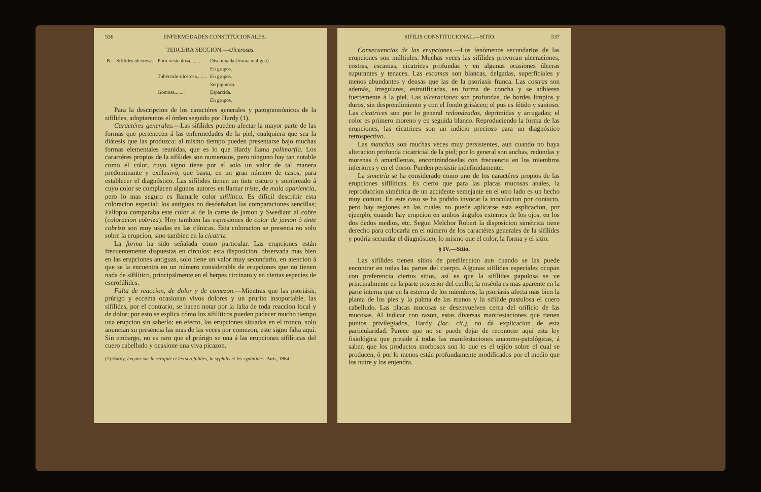536 ENFERMEDADES CONSTITUCIONALES.
TERCERA SECCION.—Ulcerosas.
| B.—Sifílides ulcerosas. | Puro-vesiculosa........ | Diseminada (forma maligna). |
| | | En grupos. |
| | Tubérculo-ulcerosa........ | En grupos. |
| | | Serpiginosa. |
| | Gomosa........ | Esparcida. |
| | | En grupos. |
Para la descripcion de los caractéres generales y patognomónicos de la sifílides, adoptaremos el órden seguido por Hardy (1).
Caractéres generales.—Las sifílides pueden afectar la mayor parte de las formas que pertenecen á las enfermedades de la piel, cualquiera que sea la diátesis que las produzca: al mismo tiempo pueden presentarse bajo muchas formas elementales reunidas, que es lo que Hardy llama polimorfía. Los caractéres propios de la sifílides son numerosos, pero ninguno hay tan notable como el color, cuyo signo tiene por sí solo un valor de tal manera predominante y exclusivo, que basta, en un gran número de casos, para establecer el diagnóstico. Las sifílides tienen un tinte oscuro y sombreado á cuyo color se complacen algunos autores en llamar triste, de mala apariencia, pero lo mas seguro es llamarle color sifilítico. Es difícil describir esta coloracion especial: los antiguos no desdeñaban las comparaciones sencillas; Fallopio comparaba este color al de la carne de jamon y Swediaur al cobre (coloracion cobriza). Hoy tambien las espresiones de color de jamon ó tinte cobrizo son muy usadas en las clínicas. Esta coloracion se presenta no solo sobre la erupcion, sino tambien en la cicatriz.
La forma ha sido señalada como particular. Las erupciones están frecuentemente dispuestas en círculos: esta disposicion, observada mas bien en las erupciones antiguas, solo tiene un valor muy secundario, en atencion á que se la encuentra en un número considerable de erupciones que no tienen nada de sifilítico, principalmente en el herpes circinato y en ciertas especies de escrofúlides.
Falta de reaccion, de dolor y de comezon.—Mientras que las psoriásis, prúrigo y eccema ocasionan vivos dolores y un prurito insoportable, las sifílides, por el contrario, se hacen notar por la falta de toda reaccion local y de dolor; por esto se esplica cómo los sifilíticos pueden padecer mucho tiempo una erupcion sin saberlo: en efecto, las erupciones situadas en el tronco, solo anuncian su presencia las mas de las veces por comezon, este signo falta aquí. Sin embargo, no es raro que el prúrigo se una á las erupciones sifilíticas del cuero cabelludo y ocasione una viva picazon.
(1) Hardy, Leçons sur la scrofule et les scrofulides, la syphilis et les syphilides. Paris, 1864.
SIFILIS CONSTITUCIONAL.—SITIO. 537
Consecuencias de las erupciones.—Los fenómenos secundarios de las erupciones son múltiples. Muchas veces las sifílides provocan ulceraciones, costras, escamas, cicatrices profundas y en algunas ocasiones úlceras supurantes y tenaces. Las escamas son blancas, delgadas, superficiales y menos abundantes y densas que las de la psoriasis franca. Las costras son además, irregulares, estratificadas, en forma de concha y se adhieren fuertemente á la piel. Las ulceraciones son profundas, de bordes limpios y duros, sin desprendimiento y con el fondo grisáceo; el pus es fétido y sanioso. Las cicatrices son por lo general redondeadas, deprimidas y arrugadas; el color es primero moreno y en seguida blanco. Reproduciendo la forma de las erupciones, las cicatrices son un indicio precioso para un diagnóstico retrospectivo.
Las manchas son muchas veces muy persistentes, aun cuando no haya alteracion profunda cicatricial de la piel; por lo general son anchas, redondas y morenas ó amarillentas, encontrándoselas con frecuencia en los miembros inferiores y en el dorso. Pueden persistir indefinidamente.
La simetría se ha considerado como uno de los caractéres propios de las erupciones sifilíticas. Es cierto que para las placas mucosas anales, la reproduccion simétrica de un accidente semejante en el otro lado es un hecho muy comun. En este caso se ha podido invocar la inoculacion por contacto, pero hay regiones en las cuales no puede aplicarse esta esplicacion, por ejemplo, cuando hay erupcion en ambos ángulos externos de los ojos, en los dos dedos medios, etc. Segun Melchor Robert la disposicion simétrica tiene derecho para colocarla en el número de los caractéres generales de la sifílides y podria secundar el diagnóstico, lo mismo que el color, la forma y el sitio.
§ IV.—Sitio.
Las sifílides tienen sitios de predileccion aun cuando se las puede encontrar en todas las partes del cuerpo. Algunas sifílides especiales ocupan con preferencia ciertos sitios, así es que la sifílides papulosa se ve principalmente en la parte posterior del cuello; la roséola es mas aparente en la parte interna que en la esterna de los miembros; la psoriasis afecta mas bien la planta de los pies y la palma de las manos y la sifílide pustulosa el cuero cabelludo. Las placas mucosas se desenvuelven cerca del orificio de las mucosas. Al indicar con razon, estas diversas manifestaciones que tienen puntos privilegiados, Hardy (loc. cit.), no dá explicacion de esta particularidad. Parece que no se puede dejar de reconocer aquí esta ley fisiológica que preside á todas las manifestaciones anatomo-patológicas, á saber, que los productos morbosos son lo que es el tejido sobre el cual se producen, ó por lo menos están profundamente modificados por el medio que los nutre y los enjendra.